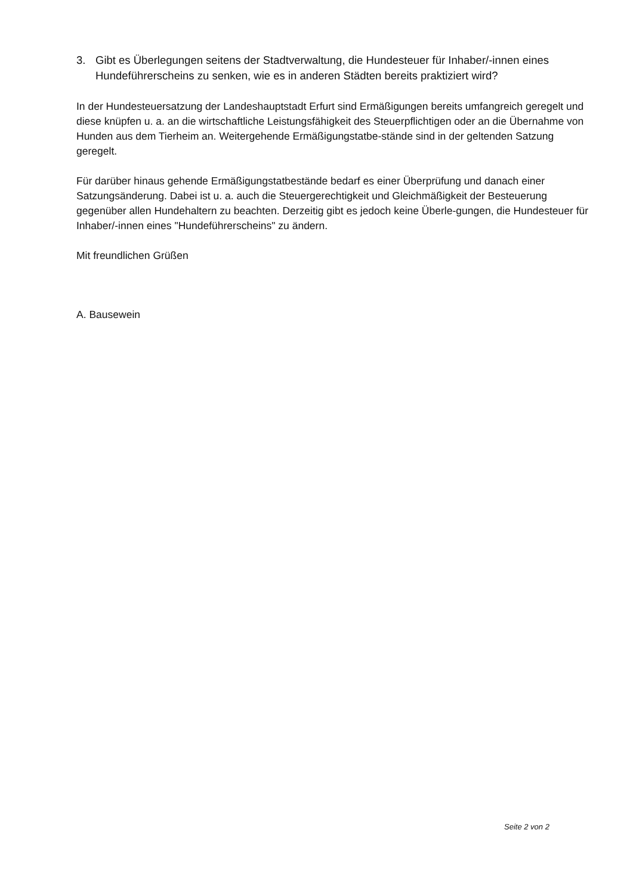3. Gibt es Überlegungen seitens der Stadtverwaltung, die Hundesteuer für Inhaber/-innen eines Hundeführerscheins zu senken, wie es in anderen Städten bereits praktiziert wird?
In der Hundesteuersatzung der Landeshauptstadt Erfurt sind Ermäßigungen bereits umfangreich geregelt und diese knüpfen u. a. an die wirtschaftliche Leistungsfähigkeit des Steuerpflichtigen oder an die Übernahme von Hunden aus dem Tierheim an. Weitergehende Ermäßigungstatbe-stände sind in der geltenden Satzung geregelt.
Für darüber hinaus gehende Ermäßigungstatbestände bedarf es einer Überprüfung und danach einer Satzungsänderung. Dabei ist u. a. auch die Steuergerechtigkeit und Gleichmäßigkeit der Besteuerung gegenüber allen Hundehaltern zu beachten. Derzeitig gibt es jedoch keine Überle-gungen, die Hundesteuer für Inhaber/-innen eines "Hundeführerscheins" zu ändern.
Mit freundlichen Grüßen
A. Bausewein
Seite 2 von 2